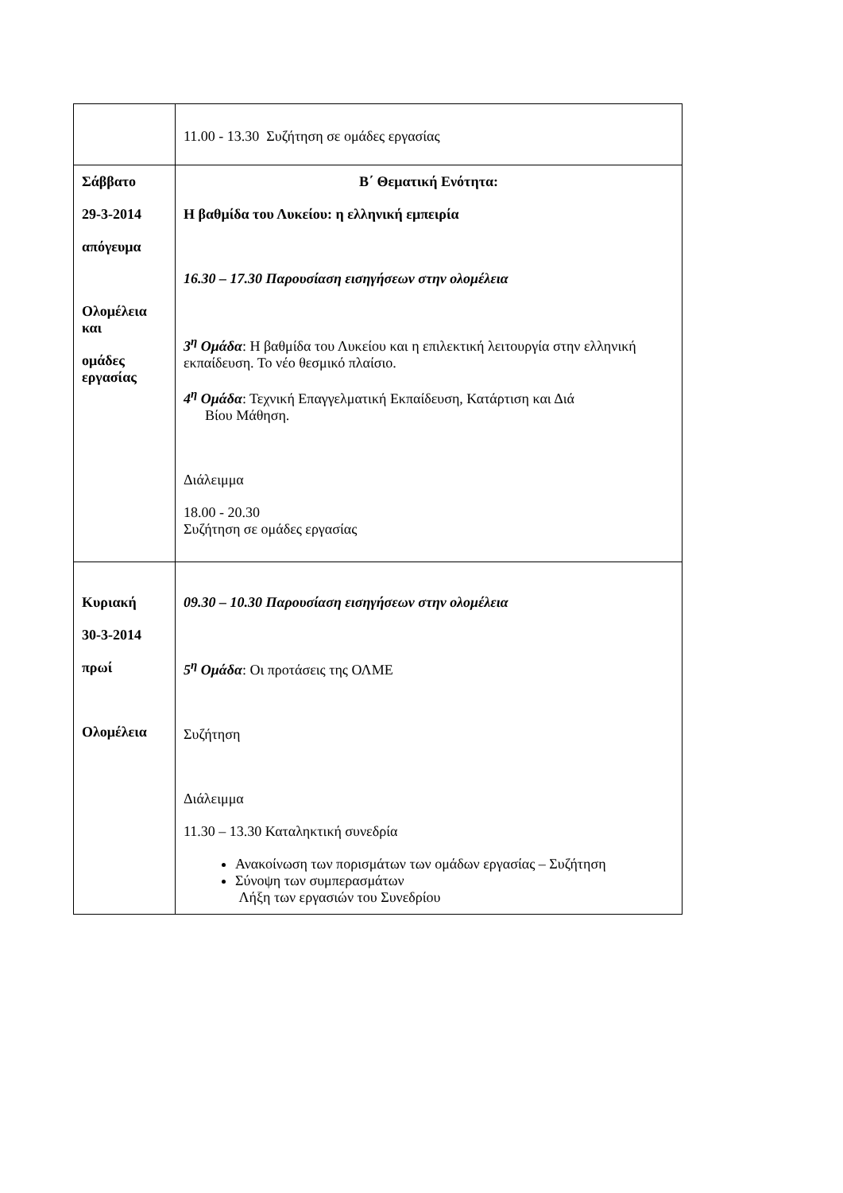| | 11.00 - 13.30 Συζήτηση σε ομάδες εργασίας |
| Σάββατο 29-3-2014 απόγευμα Ολομέλεια και ομάδες εργασίας | Β΄ Θεματική Ενότητα: Η βαθμίδα του Λυκείου: η ελληνική εμπειρία 16.30 – 17.30 Παρουσίαση εισηγήσεων στην ολομέλεια 3<sup>η</sup> Ομάδα : Η βαθμίδα του Λυκείου και η επιλεκτική λειτουργία στην ελληνική εκπαίδευση. Το νέο θεσμικό πλαίσιο. 4<sup>η</sup> Ομάδα : Τεχνική Επαγγελματική Εκπαίδευση, Κατάρτιση και Διά Βίου Μάθηση. Διάλειμμα 18.00 - 20.30 Συζήτηση σε ομάδες εργασίας |
| Κυριακή 30-3-2014 πρωί Ολομέλεια | 09.30 – 10.30 Παρουσίαση εισηγήσεων στην ολομέλεια 5<sup>η</sup> Ομάδα : Οι προτάσεις της ΟΛΜΕ Συζήτηση Διάλειμμα 11.30 – 13.30 Καταληκτική συνεδρία Ανακοίνωση των πορισμάτων των ομάδων εργασίας – Συζήτηση Σύνοψη των συμπερασμάτων Λήξη των εργασιών του Συνεδρίου |